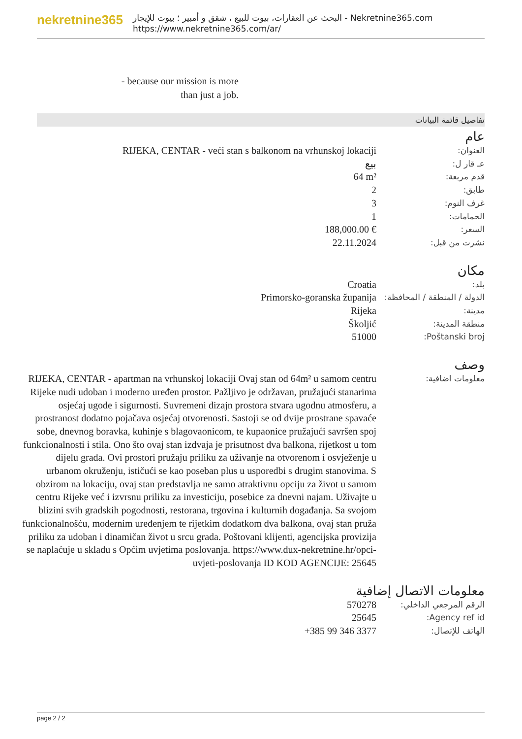nekretnine365
البحث عن العقارات، بيوت للبيع ، شقق و أمبير ؛ بيوت للإيجار - Nekretnine365.com
https://www.nekretnine365.com/ar/
- because our mission is more than just a job.
تفاصيل قائمة البيانات
عام
| العنوان: | RIJEKA, CENTAR - veći stan s balkonom na vrhunskoj lokaciji |
| عـ قار ل: | بيع |
| قدم مربعة: | 64 m² |
| طابق: | 2 |
| غرف النوم: | 3 |
| الحمامات: | 1 |
| السعر: | 188,000.00 € |
| نشرت من قبل: | 22.11.2024 |
مكان
| بلد: | Croatia |
| الدولة / المنطقة / المحافظة: | Primorsko-goranska županija |
| مدينة: | Rijeka |
| منطقة المدينة: | Školjić |
| Poštanski broj: | 51000 |
وصف
| معلومات اضافية: | RIJEKA, CENTAR - apartman na vrhunskoj lokaciji Ovaj stan od 64m² u samom centru Rijeke nudi udoban i moderno uređen prostor. Pažljivo je održavan, pružajući stanarima osjećaj ugode i sigurnosti. Suvremeni dizajn prostora stvara ugodnu atmosferu, a prostranost dodatno pojačava osjećaj otvorenosti. Sastoji se od dvije prostrane spavaće sobe, dnevnog boravka, kuhinje s blagovaonicom, te kupaonice pružajući savršen spoj funkcionalnosti i stila. Ono što ovaj stan izdvaja je prisutnost dva balkona, rijetkost u tom dijelu grada. Ovi prostori pružaju priliku za uživanje na otvorenom i osvježenje u urbanom okruženju, ističući se kao poseban plus u usporedbi s drugim stanovima. S obzirom na lokaciju, ovaj stan predstavlja ne samo atraktivnu opciju za život u samom centru Rijeke već i izvrsnu priliku za investiciju, posebice za dnevni najam. Uživajte u blizini svih gradskih pogodnosti, restorana, trgovina i kulturnih događanja. Sa svojom funkcionalnošću, modernim uređenjem te rijetkim dodatkom dva balkona, ovaj stan pruža priliku za udoban i dinamičan život u srcu grada. Poštovani klijenti, agencijska provizija se naplaćuje u skladu s Općim uvjetima poslovanja. https://www.dux-nekretnine.hr/opci-uvjeti-poslovanja ID KOD AGENCIJE: 25645 |
معلومات الاتصال إضافية
| الرقم المرجعي الداخلي: | 570278 |
| Agency ref id: | 25645 |
| الهاتف للإتصال: | +385 99 346 3377 |
page 2 / 2